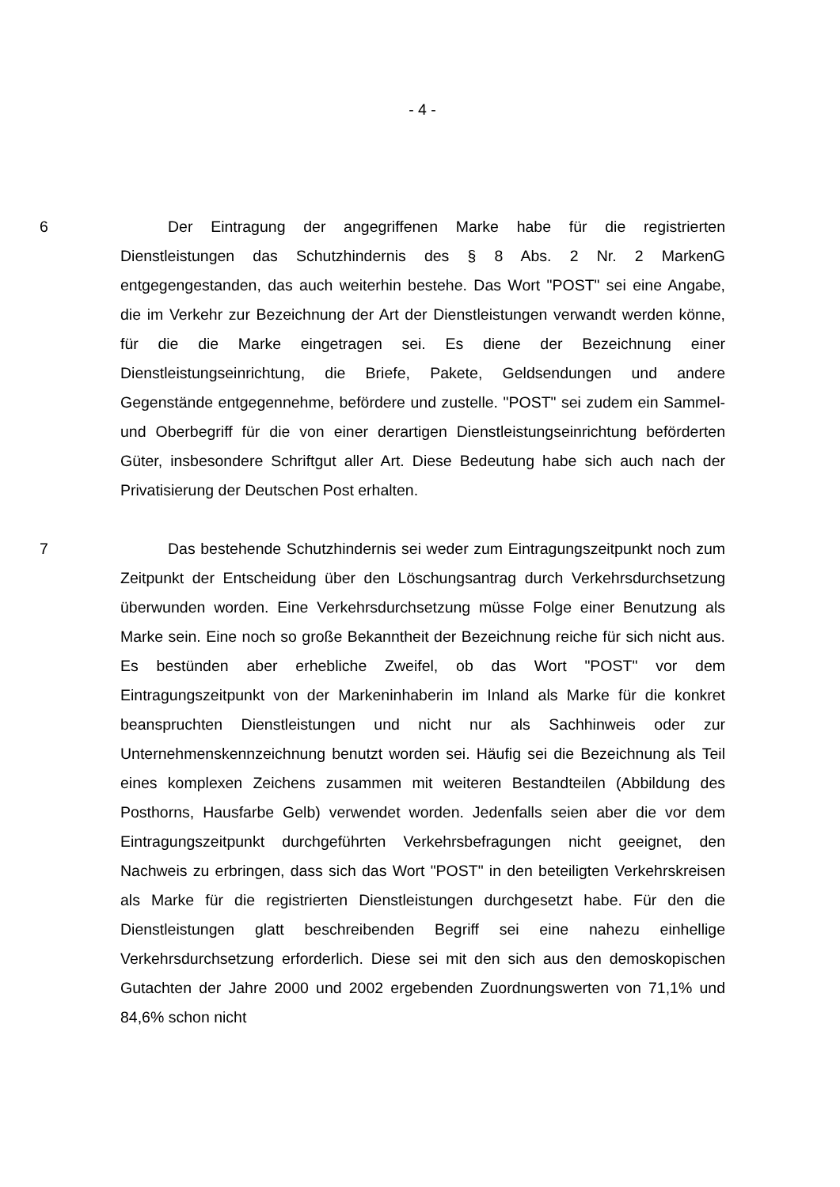- 4 -
6 Der Eintragung der angegriffenen Marke habe für die registrierten Dienstleistungen das Schutzhindernis des § 8 Abs. 2 Nr. 2 MarkenG entgegengestanden, das auch weiterhin bestehe. Das Wort "POST" sei eine Angabe, die im Verkehr zur Bezeichnung der Art der Dienstleistungen verwandt werden könne, für die die Marke eingetragen sei. Es diene der Bezeichnung einer Dienstleistungseinrichtung, die Briefe, Pakete, Geldsendungen und andere Gegenstände entgegennehme, befördere und zustelle. "POST" sei zudem ein Sammel- und Oberbegriff für die von einer derartigen Dienstleistungseinrichtung beförderten Güter, insbesondere Schriftgut aller Art. Diese Bedeutung habe sich auch nach der Privatisierung der Deutschen Post erhalten.
7 Das bestehende Schutzhindernis sei weder zum Eintragungszeitpunkt noch zum Zeitpunkt der Entscheidung über den Löschungsantrag durch Verkehrsdurchsetzung überwunden worden. Eine Verkehrsdurchsetzung müsse Folge einer Benutzung als Marke sein. Eine noch so große Bekanntheit der Bezeichnung reiche für sich nicht aus. Es bestünden aber erhebliche Zweifel, ob das Wort "POST" vor dem Eintragungszeitpunkt von der Markeninhaberin im Inland als Marke für die konkret beanspruchten Dienstleistungen und nicht nur als Sachhinweis oder zur Unternehmenskennzeichnung benutzt worden sei. Häufig sei die Bezeichnung als Teil eines komplexen Zeichens zusammen mit weiteren Bestandteilen (Abbildung des Posthorns, Hausfarbe Gelb) verwendet worden. Jedenfalls seien aber die vor dem Eintragungszeitpunkt durchgeführten Verkehrsbefragungen nicht geeignet, den Nachweis zu erbringen, dass sich das Wort "POST" in den beteiligten Verkehrskreisen als Marke für die registrierten Dienstleistungen durchgesetzt habe. Für den die Dienstleistungen glatt beschreibenden Begriff sei eine nahezu einhellige Verkehrsdurchsetzung erforderlich. Diese sei mit den sich aus den demoskopischen Gutachten der Jahre 2000 und 2002 ergebenden Zuordnungswerten von 71,1% und 84,6% schon nicht